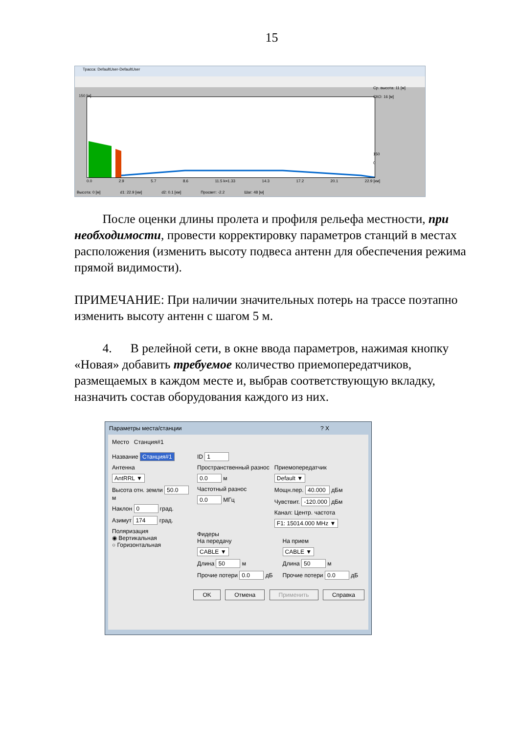15
Трасса: DefaultUser-DefaultUser
Ср. высота: 11 [м]
СКО: 16 [м]
150
0
150 [м]
0.0 2.9 5.7 8.6 11.5 k=1.33 14.3 17.2 20.1 22.9 [км]
Высота: 0 [м] d1: 22.9 [км] d2: 0.1 [км] Просвет: -2.2 Шаг: 48 [м]
После оценки длины пролета и профиля рельефа местности, при необходимости, провести корректировку параметров станций в местах расположения (изменить высоту подвеса антенн для обеспечения режима прямой видимости).
ПРИМЕЧАНИЕ: При наличии значительных потерь на трассе поэтапно изменить высоту антенн с шагом 5 м.
4. В релейной сети, в окне ввода параметров, нажимая кнопку «Новая» добавить требуемое количество приемопередатчиков, размещаемых в каждом месте и, выбрав соответствующую вкладку, назначить состав оборудования каждого из них.
Параметры места/станции ? X
Место Станция#1
Название Станция#1
Антенна
AntRRL ▼
Высота отн. земли 50.0 м
Наклон 0 град.
Азимут 174 град.
Поляризация
◉ Вертикальная
○ Горизонтальная
ID 1
Пространственный разнос
0.0 м
Частотный разнос
0.0 МГц
Приемопередатчик
Default ▼
Мощн.пер. 40.000 дБм
Чувствит. -120.000 дБм
Канал: Центр. частота
F1: 15014.000 MHz ▼
Фидеры
На передачу
CABLE ▼
Длина 50 м
Прочие потери 0.0 дБ
На прием
CABLE ▼
Длина 50 м
Прочие потери 0.0 дБ
OK Отмена Применить Справка